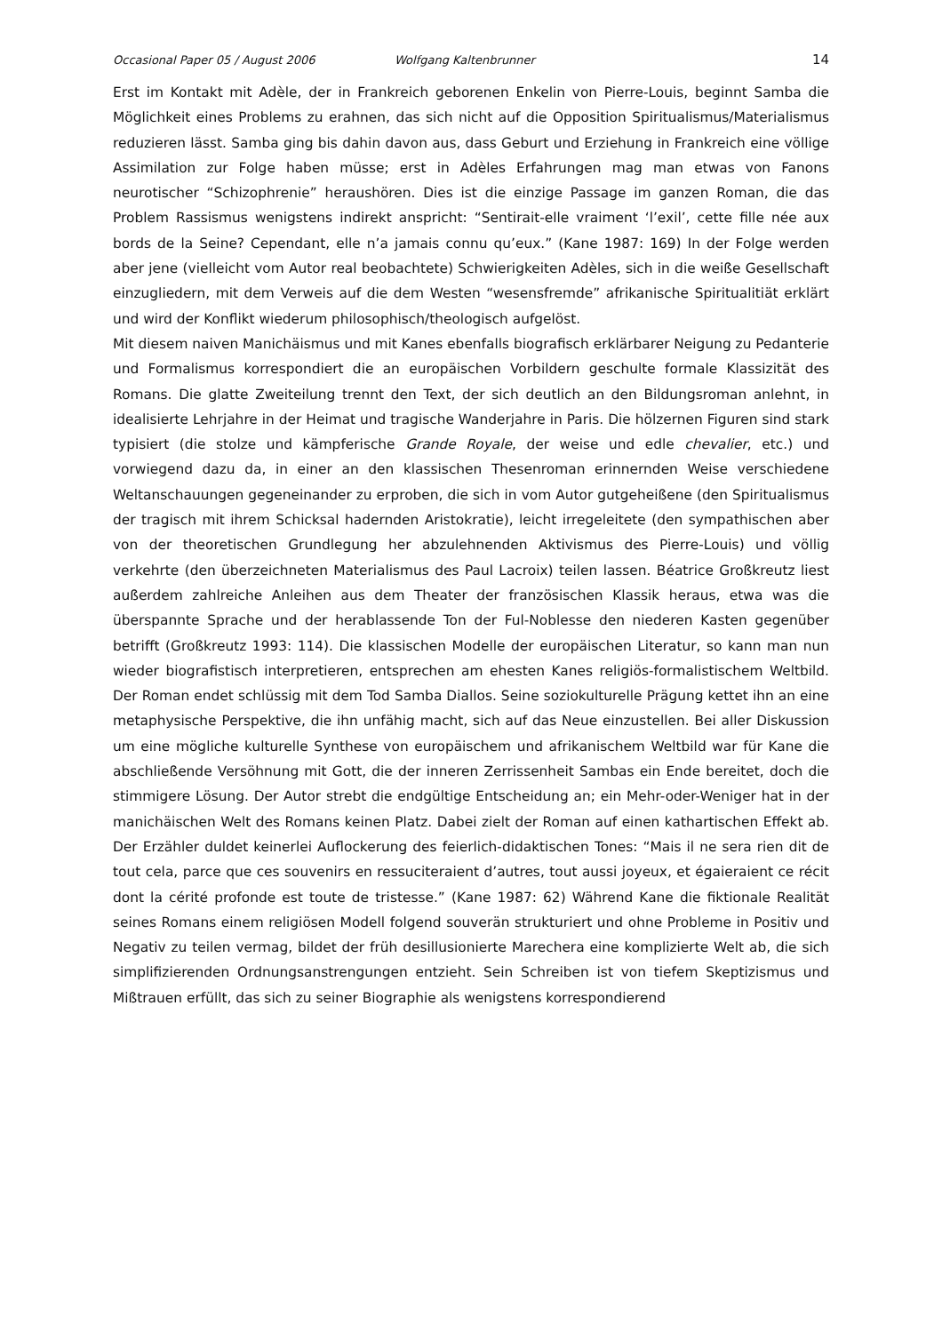Occasional Paper 05 / August 2006 Wolfgang Kaltenbrunner 14
Erst im Kontakt mit Adèle, der in Frankreich geborenen Enkelin von Pierre-Louis, beginnt Samba die Möglichkeit eines Problems zu erahnen, das sich nicht auf die Opposition Spiritualismus/Materialismus reduzieren lässt. Samba ging bis dahin davon aus, dass Geburt und Erziehung in Frankreich eine völlige Assimilation zur Folge haben müsse; erst in Adèles Erfahrungen mag man etwas von Fanons neurotischer “Schizophrenie” heraushören. Dies ist die einzige Passage im ganzen Roman, die das Problem Rassismus wenigstens indirekt anspricht: “Sentirait-elle vraiment ‘l’exil’, cette fille née aux bords de la Seine? Cependant, elle n’a jamais connu qu’eux.” (Kane 1987: 169) In der Folge werden aber jene (vielleicht vom Autor real beobachtete) Schwierigkeiten Adèles, sich in die weiße Gesellschaft einzugliedern, mit dem Verweis auf die dem Westen “wesensfremde” afrikanische Spiritualitiät erklärt und wird der Konflikt wiederum philosophisch/theologisch aufgelöst.
Mit diesem naiven Manichäismus und mit Kanes ebenfalls biografisch erklärbarer Neigung zu Pedanterie und Formalismus korrespondiert die an europäischen Vorbildern geschulte formale Klassizität des Romans. Die glatte Zweiteilung trennt den Text, der sich deutlich an den Bildungsroman anlehnt, in idealisierte Lehrjahre in der Heimat und tragische Wanderjahre in Paris. Die hölzernen Figuren sind stark typisiert (die stolze und kämpferische Grande Royale, der weise und edle chevalier, etc.) und vorwiegend dazu da, in einer an den klassischen Thesenroman erinnernden Weise verschiedene Weltanschauungen gegeneinander zu erproben, die sich in vom Autor gutgeheißene (den Spiritualismus der tragisch mit ihrem Schicksal hadernden Aristokratie), leicht irregeleitete (den sympathischen aber von der theoretischen Grundlegung her abzulehnenden Aktivismus des Pierre-Louis) und völlig verkehrte (den überzeichneten Materialismus des Paul Lacroix) teilen lassen. Béatrice Großkreutz liest außerdem zahlreiche Anleihen aus dem Theater der französischen Klassik heraus, etwa was die überspannte Sprache und der herablassende Ton der Ful-Noblesse den niederen Kasten gegenüber betrifft (Großkreutz 1993: 114). Die klassischen Modelle der europäischen Literatur, so kann man nun wieder biografistisch interpretieren, entsprechen am ehesten Kanes religiös-formalistischem Weltbild. Der Roman endet schlüssig mit dem Tod Samba Diallos. Seine soziokulturelle Prägung kettet ihn an eine metaphysische Perspektive, die ihn unfähig macht, sich auf das Neue einzustellen. Bei aller Diskussion um eine mögliche kulturelle Synthese von europäischem und afrikanischem Weltbild war für Kane die abschließende Versöhnung mit Gott, die der inneren Zerrissenheit Sambas ein Ende bereitet, doch die stimmigere Lösung. Der Autor strebt die endgültige Entscheidung an; ein Mehr-oder-Weniger hat in der manichäischen Welt des Romans keinen Platz. Dabei zielt der Roman auf einen kathartischen Effekt ab. Der Erzähler duldet keinerlei Auflockerung des feierlich-didaktischen Tones: “Mais il ne sera rien dit de tout cela, parce que ces souvenirs en ressuciteraient d’autres, tout aussi joyeux, et égaieraient ce récit dont la cérité profonde est toute de tristesse.” (Kane 1987: 62) Während Kane die fiktionale Realität seines Romans einem religiösen Modell folgend souverän strukturiert und ohne Probleme in Positiv und Negativ zu teilen vermag, bildet der früh desillusionierte Marechera eine komplizierte Welt ab, die sich simplifizierenden Ordnungsanstrengungen entzieht. Sein Schreiben ist von tiefem Skeptizismus und Mißtrauen erfüllt, das sich zu seiner Biographie als wenigstens korrespondierend